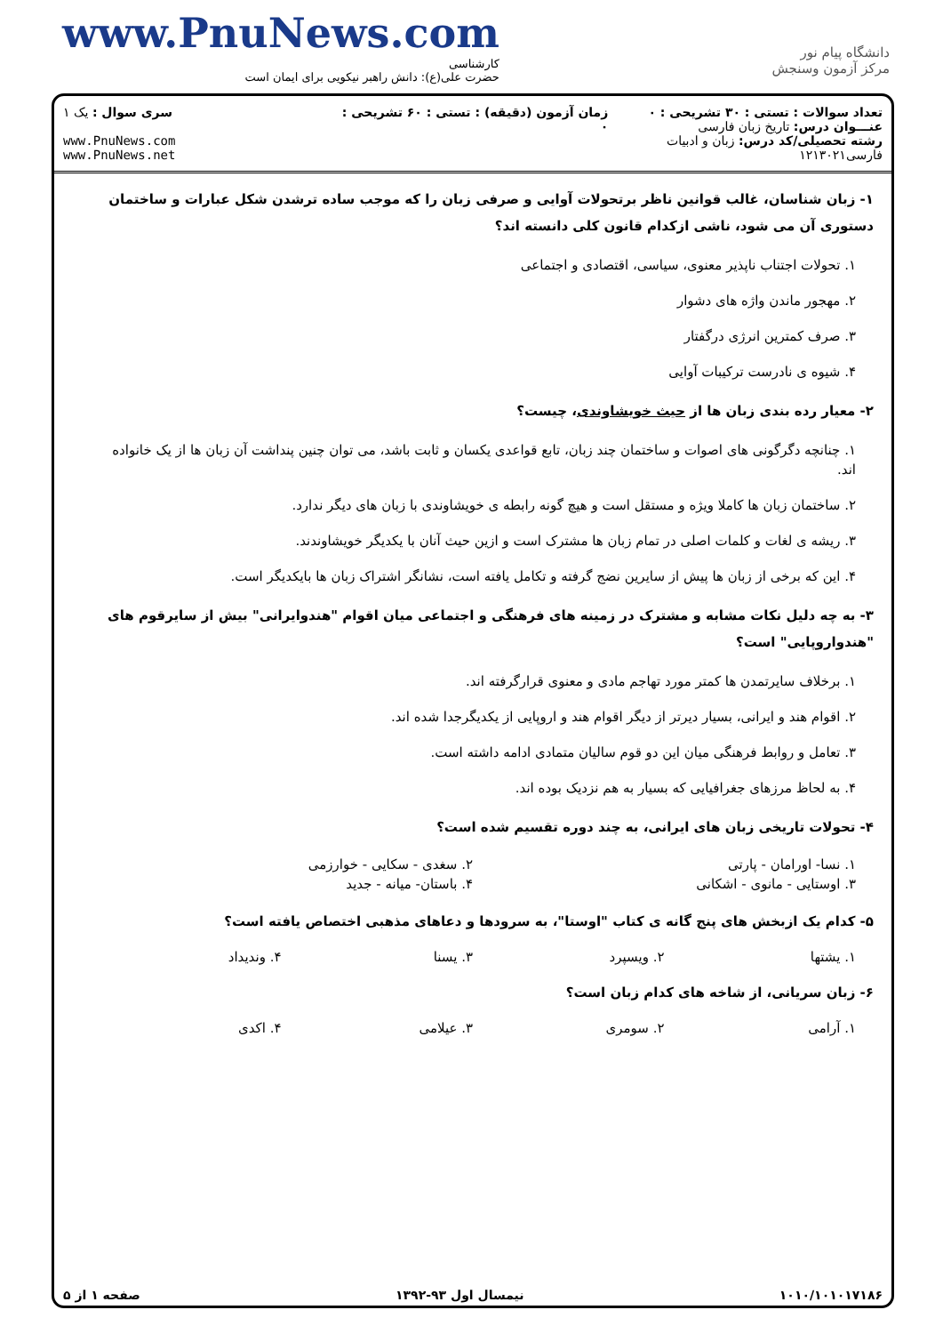www.PnuNews.com
کارشناسی
حضرت علی(ع): دانش راهبر نیکویی برای ایمان است
دانشگاه پیام نور
مرکز آزمون وسنجش
تعداد سوالات : تستی : ۳۰ تشریحی : ۰
عنـــوان درس: تاریخ زبان فارسی
رشته تحصیلی/کد درس: زبان و ادبیات فارسی۱۲۱۳۰۲۱
زمان آزمون (دقیقه) : تستی : ۶۰ تشریحی : ۰
سری سوال : یک ۱
www.PnuNews.com
www.PnuNews.net
۱- زبان شناسان، غالب قوانین ناظر برتحولات آوایی و صرفی زبان را که موجب ساده ترشدن شکل عبارات و ساختمان دستوری آن می شود، ناشی ازکدام قانون کلی دانسته اند؟
۱. تحولات اجتناب ناپذیر معنوی، سیاسی، اقتصادی و اجتماعی
۲. مهجور ماندن واژه های دشوار
۳. صرف کمترین انرژی درگفتار
۴. شیوه ی نادرست ترکیبات آوایی
۲- معیار رده بندی زبان ها از حیث خویشاوندی، چیست؟
۱. چنانچه دگرگونی های اصوات و ساختمان چند زبان، تابع قواعدی یکسان و ثابت باشد، می توان چنین پنداشت آن زبان ها از یک خانواده اند.
۲. ساختمان زبان ها کاملا ویژه و مستقل است و هیچ گونه رابطه ی خویشاوندی با زبان های دیگر ندارد.
۳. ریشه ی لغات و کلمات اصلی در تمام زبان ها مشترک است و ازین حیث آنان با یکدیگر خویشاوندند.
۴. این که برخی از زبان ها پیش از سایرین نضج گرفته و تکامل یافته است، نشانگر اشتراک زبان ها بایکدیگر است.
۳- به چه دلیل نکات مشابه و مشترک در زمینه های فرهنگی و اجتماعی میان اقوام "هندوایرانی" بیش از سایرقوم های "هندواروپایی" است؟
۱. برخلاف سایرتمدن ها کمتر مورد تهاجم مادی و معنوی قرارگرفته اند.
۲. اقوام هند و ایرانی، بسیار دیرتر از دیگر اقوام هند و اروپایی از یکدیگرجدا شده اند.
۳. تعامل و روابط فرهنگی میان این دو قوم سالیان متمادی ادامه داشته است.
۴. به لحاظ مرزهای جغرافیایی که بسیار به هم نزدیک بوده اند.
۴- تحولات تاریخی زبان های ایرانی، به چند دوره تقسیم شده است؟
۱. نسا- اورامان - پارتی
۲. سغدی - سکایی - خوارزمی
۳. اوستایی - مانوی - اشکانی
۴. باستان- میانه - جدید
۵- کدام یک ازبخش های پنج گانه ی کتاب "اوستا"، به سرودها و دعاهای مذهبی اختصاص یافته است؟
۱. یشتها
۲. ویسپرد
۳. یسنا
۴. وندیداد
۶- زبان سریانی، از شاخه های کدام زبان است؟
۱. آرامی
۲. سومری
۳. عیلامی
۴. اکدی
۱۰۱۰/۱۰۱۰۱۷۱۸۶ نیمسال اول ۹۳-۱۳۹۲ صفحه ۱ از ۵